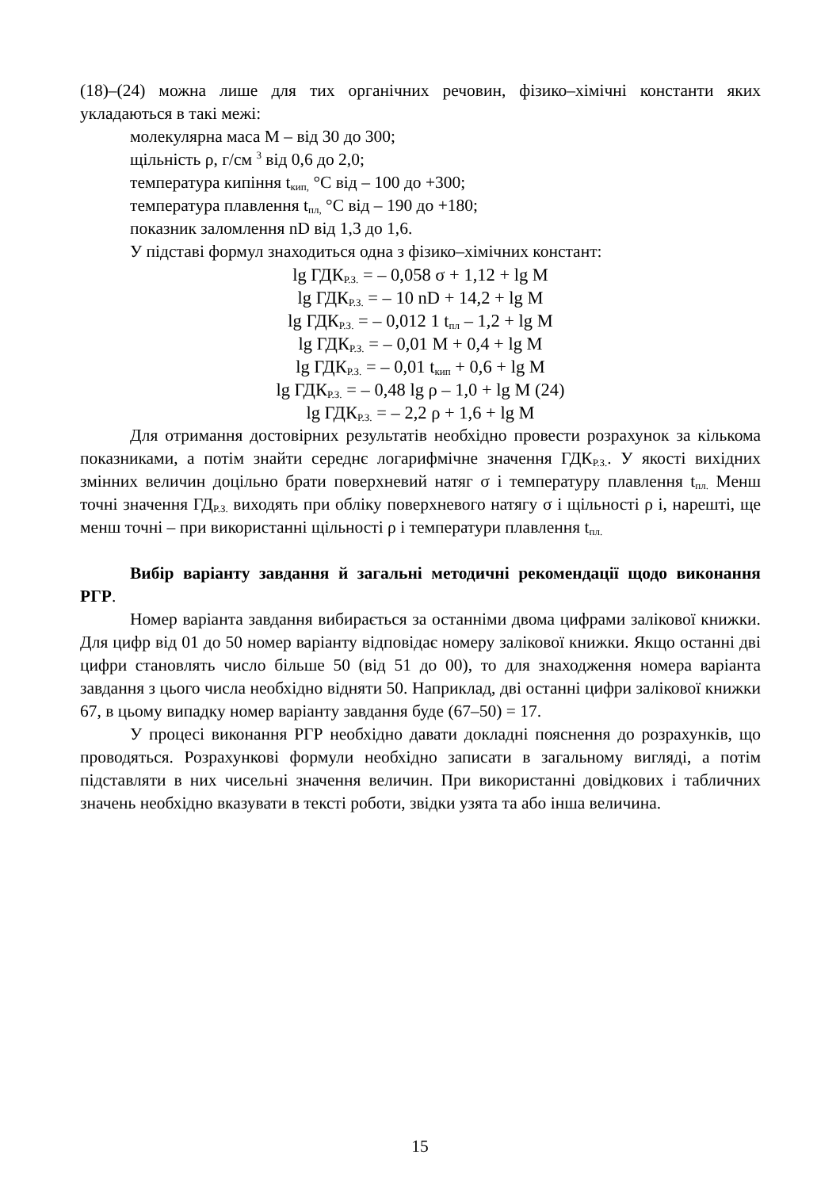(18)–(24) можна лише для тих органічних речовин, фізико–хімічні константи яких укладаються в такі межі:
молекулярна маса М – від 30 до 300;
щільність ρ, г/см <sup>3</sup> від 0,6 до 2,0;
температура кипіння t<sub>кип,</sub> °С від – 100 до +300;
температура плавлення t<sub>пл,</sub> °С від – 190 до +180;
показник заломлення nD від 1,3 до 1,6.
У підставі формул знаходиться одна з фізико–хімічних констант:
lg ГДК<sub>Р.З.</sub> = – 0,058 σ + 1,12 + lg M
lg ГДК<sub>Р.З.</sub> = – 10 nD + 14,2 + lg M
lg ГДК<sub>Р.З.</sub> = – 0,012 1 t<sub>пл</sub> – 1,2 + lg M
lg ГДК<sub>Р.З.</sub> = – 0,01 M + 0,4 + lg M
lg ГДК<sub>Р.З.</sub> = – 0,01 t<sub>кип</sub> + 0,6 + lg M
lg ГДК<sub>Р.З.</sub> = – 0,48 lg ρ – 1,0 + lg M (24)
lg ГДК<sub>Р.З.</sub> = – 2,2 ρ + 1,6 + lg M
Для отримання достовірних результатів необхідно провести розрахунок за кількома показниками, а потім знайти середнє логарифмічне значення ГДК<sub>Р.З.</sub>. У якості вихідних змінних величин доцільно брати поверхневий натяг σ і температуру плавлення t<sub>пл.</sub> Менш точні значення ГД<sub>Р.З.</sub> виходять при обліку поверхневого натягу σ і щільності ρ і, нарешті, ще менш точні – при використанні щільності ρ і температури плавлення t<sub>пл.</sub>
Вибір варіанту завдання й загальні методичні рекомендації щодо виконання РГР.
Номер варіанта завдання вибирається за останніми двома цифрами залікової книжки. Для цифр від 01 до 50 номер варіанту відповідає номеру залікової книжки. Якщо останні дві цифри становлять число більше 50 (від 51 до 00), то для знаходження номера варіанта завдання з цього числа необхідно відняти 50. Наприклад, дві останні цифри залікової книжки 67, в цьому випадку номер варіанту завдання буде (67–50) = 17.
У процесі виконання РГР необхідно давати докладні пояснення до розрахунків, що проводяться. Розрахункові формули необхідно записати в загальному вигляді, а потім підставляти в них чисельні значення величин. При використанні довідкових і табличних значень необхідно вказувати в тексті роботи, звідки узята та або інша величина.
15